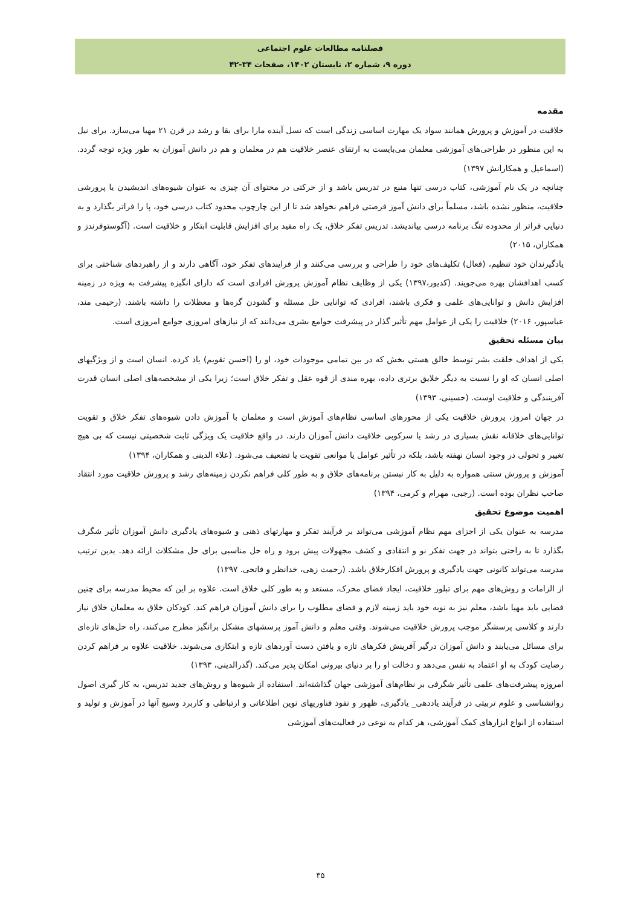فصلنامه مطالعات علوم اجتماعی
دوره ۹، شماره ۲، تابستان ۱۴۰۲، صفحات ۳۴-۴۲
مقدمه
خلاقیت در آموزش و پرورش همانند سواد یک مهارت اساسی زندگی است که نسل آینده مارا برای بقا و رشد در قرن ۲۱ مهیا می‌سازد. برای نیل به این منظور در طراحی‌های آموزشی معلمان می‌بایست به ارتقای عنصر خلاقیت هم در معلمان و هم در دانش آموزان به طور ویژه توجه گردد. (اسماعیل و همکارانش ۱۳۹۷)
چنانچه در یک نام آموزشی، کتاب درسی تنها منبع در تدریس باشد و از حرکتی در محتوای آن چیزی به عنوان شیوه‌های اندیشیدن یا پرورشی خلاقیت، منظور نشده باشد، مسلماً برای دانش آموز فرصتی فراهم نخواهد شد تا از این چارچوب محدود کتاب درسی خود، پا را فراتر بگذارد و به دنیایی فراتر از محدوده تنگ برنامه درسی بیاندیشد. تدریس تفکر خلاق، یک راه مفید برای افزایش قابلیت ابتکار و خلاقیت است. (آگوستوفرندز و همکاران، ۲۰۱۵)
یادگیرندان خود تنظیم، (فعال) تکلیف‌های خود را طراحی و بررسی می‌کنند و از فرایندهای تفکر خود، آگاهی دارند و از راهبردهای شناختی برای کسب اهدافشان بهره می‌جویند. (کدیور،۱۳۹۷) یکی از وظایف نظام آموزش پرورش افرادی است که دارای انگیزه پیشرفت به ویژه در زمینه افزایش دانش و توانایی‌های علمی و فکری باشند، افرادی که توانایی حل مسئله و گشودن گره‌ها و معظلات را داشته باشند. (رحیمی مند، عباسپور، ۲۰۱۶) خلاقیت را یکی از عوامل مهم تأثیر گذار در پیشرفت جوامع بشری می‌دانند که از نیازهای امروزی جوامع امروزی است.
بیان مسئله تحقیق
یکی از اهداف خلقت بشر توسط خالق هستی بخش که در بین تمامی موجودات خود، او را (احسن تقویم) یاد کرده. انسان است و از ویژگیهای اصلی انسان که او را نسبت به دیگر خلایق برتری داده، بهره مندی از قوه عقل و تفکر خلاق است؛ زیرا یکی از مشخصه‌های اصلی انسان قدرت آفرینندگی و خلاقیت اوست. (حسینی، ۱۳۹۳)
در جهان امروز، پرورش خلاقیت یکی از محورهای اساسی نظام‌های آموزش است و معلمان با آموزش دادن شیوه‌های تفکر خلاق و تقویت توانایی‌های خلاقانه نقش بسیاری در رشد یا سرکوبی خلاقیت دانش آموزان دارند. در واقع خلاقیت یک ویژگی ثابت شخصیتی نیست که بی هیچ تغییر و تحولی در وجود انسان نهفته باشد، بلکه در تأثیر عوامل یا موانعی تقویت یا تضعیف می‌شود. (علاء الدینی و همکاران، ۱۳۹۴)
آموزش و پرورش سنتی همواره به دلیل به کار نبستن برنامه‌های خلاق و به طور کلی فراهم نکردن زمینه‌های رشد و پرورش خلاقیت مورد انتقاد صاحب نظران بوده است. (رجبی، مهرام و کرمی، ۱۳۹۴)
اهمیت موضوع تحقیق
مدرسه به عنوان یکی از اجزای مهم نظام آموزشی می‌تواند بر فرآیند تفکر و مهارتهای ذهنی و شیوه‌های یادگیری دانش آموزان تأثیر شگرف بگذارد تا به راحتی بتواند در جهت تفکر نو و انتقادی و کشف مجهولات پیش برود و راه حل مناسبی برای حل مشکلات ارائه دهد. بدین ترتیب مدرسه می‌تواند کانونی جهت یادگیری و پرورش افکارخلاق باشد. (رحمت زهی، خدانظر و فاتحی. ۱۳۹۷)
از الزامات و روش‌های مهم برای تبلور خلاقیت، ایجاد فضای محرک، مستعد و به طور کلی خلاق است. علاوه بر این که محیط مدرسه برای چنین فضایی باید مهیا باشد، معلم نیز به نوبه خود باید زمینه لازم و فضای مطلوب را برای دانش آموزان فراهم کند. کودکان خلاق به معلمان خلاق نیاز دارند و کلاسی پرسشگر موجب پرورش خلاقیت می‌شوند. وقتی معلم و دانش آموز پرسشهای مشکل برانگیز مطرح می‌کنند، راه حل‌های تازه‌ای برای مسائل می‌یابند و دانش آموزان درگیر آفرینش فکرهای تازه و یافتن دست آوردهای تازه و ابتکاری می‌شوند. خلاقیت علاوه بر فراهم کردن رضایت کودک به او اعتماد به نفس می‌دهد و دخالت او را بر دنیای بیرونی امکان پذیر می‌کند. (گذرالدینی، ۱۳۹۳)
امروزه پیشرفت‌های علمی تأثیر شگرفی بر نظام‌های آموزشی جهان گذاشته‌اند. استفاده از شیوه‌ها و روش‌های جدید تدریس، به کار گیری اصول روانشناسی و علوم تربیتی در فرآیند یاددهی_ یادگیری، ظهور و نفوذ فناوریهای نوین اطلاعاتی و ارتباطی و کاربرد وسیع آنها در آموزش و تولید و استفاده از انواع ابزارهای کمک آموزشی، هر کدام به نوعی در فعالیت‌های آموزشی
۳۵